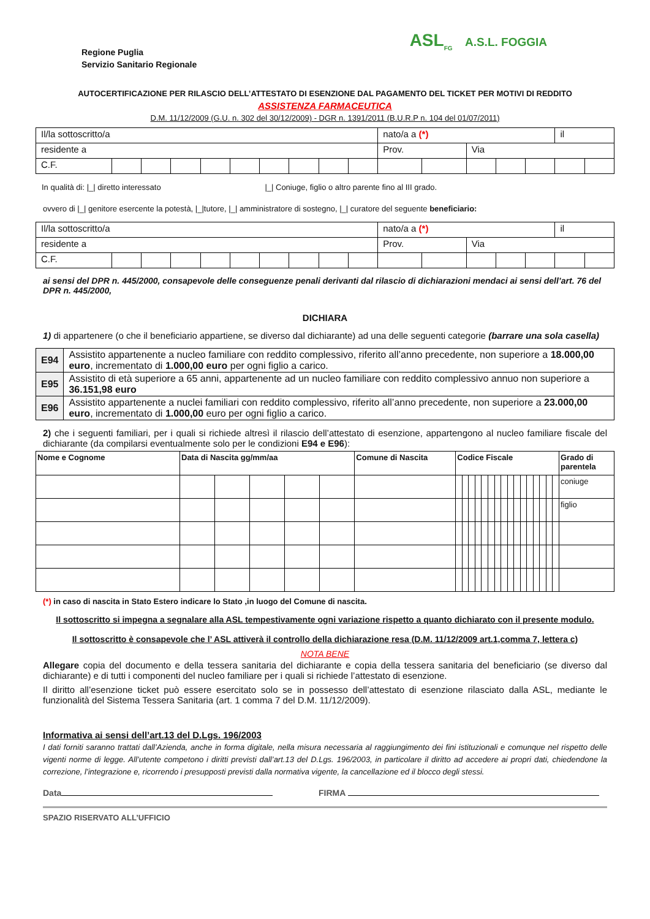Regione Puglia
Servizio Sanitario Regionale
ASL<sub>FG</sub> A.S.L. FOGGIA
AUTOCERTIFICAZIONE PER RILASCIO DELL’ATTESTATO DI ESENZIONE DAL PAGAMENTO DEL TICKET PER MOTIVI DI REDDITO
ASSISTENZA FARMACEUTICA
D.M. 11/12/2009 (G.U. n. 302 del 30/12/2009) - DGR n. 1391/2011 (B.U.R.P n. 104 del 01/07/2011)
| Il/la sottoscritto/a | | | | | | | | | | nato/a a (*) | | | | | il | |
| residente a | | | | | | | | | | Prov. | | Via | | | | |
| C.F. | | | | | | | | | | | | | | | | |
In qualità di: |_| diretto interessato |_| Coniuge, figlio o altro parente fino al III grado.
ovvero di |_| genitore esercente la potestà, |_|tutore, |_| amministratore di sostegno, |_| curatore del seguente beneficiario:
| Il/la sottoscritto/a | | | | | | | | | | nato/a a (*) | | | | | il | |
| residente a | | | | | | | | | | Prov. | | Via | | | | |
| C.F. | | | | | | | | | | | | | | | | |
ai sensi del DPR n. 445/2000, consapevole delle conseguenze penali derivanti dal rilascio di dichiarazioni mendaci ai sensi dell’art. 76 del DPR n. 445/2000,
DICHIARA
1) di appartenere (o che il beneficiario appartiene, se diverso dal dichiarante) ad una delle seguenti categorie (barrare una sola casella)
| E94 | Assistito appartenente a nucleo familiare con reddito complessivo, riferito all’anno precedente, non superiore a 18.000,00 euro , incrementato di 1.000,00 euro per ogni figlio a carico. |
| E95 | Assistito di età superiore a 65 anni, appartenente ad un nucleo familiare con reddito complessivo annuo non superiore a 36.151,98 euro |
| E96 | Assistito appartenente a nuclei familiari con reddito complessivo, riferito all’anno precedente, non superiore a 23.000,00 euro , incrementato di 1.000,00 euro per ogni figlio a carico. |
2) che i seguenti familiari, per i quali si richiede altresì il rilascio dell’attestato di esenzione, appartengono al nucleo familiare fiscale del dichiarante (da compilarsi eventualmente solo per le condizioni E94 e E96):
| Nome e Cognome | Data di Nascita gg/mm/aa | | | | | Comune di Nascita | Codice Fiscale | | | | | | | | | | | | | | | | Grado di parentela |
| --- | --- | --- | --- | --- | --- | --- | --- | --- | --- | --- | --- | --- | --- | --- | --- | --- | --- | --- | --- | --- | --- | --- | --- |
| | | | | | | | | | | | | | | | | | | | | | | | coniuge |
| | | | | | | | | | | | | | | | | | | | | | | | figlio |
(*) in caso di nascita in Stato Estero indicare lo Stato ,in luogo del Comune di nascita.
Il sottoscritto si impegna a segnalare alla ASL tempestivamente ogni variazione rispetto a quanto dichiarato con il presente modulo.
Il sottoscritto è consapevole che l’ ASL attiverà il controllo della dichiarazione resa (D.M. 11/12/2009 art.1,comma 7, lettera c)
NOTA BENE
Allegare copia del documento e della tessera sanitaria del dichiarante e copia della tessera sanitaria del beneficiario (se diverso dal dichiarante) e di tutti i componenti del nucleo familiare per i quali si richiede l’attestato di esenzione.
Il diritto all’esenzione ticket può essere esercitato solo se in possesso dell’attestato di esenzione rilasciato dalla ASL, mediante le funzionalità del Sistema Tessera Sanitaria (art. 1 comma 7 del D.M. 11/12/2009).
Informativa ai sensi dell’art.13 del D.Lgs. 196/2003
I dati forniti saranno trattati dall’Azienda, anche in forma digitale, nella misura necessaria al raggiungimento dei fini istituzionali e comunque nel rispetto delle vigenti norme di legge. All’utente competono i diritti previsti dall’art.13 del D.Lgs. 196/2003, in particolare il diritto ad accedere ai propri dati, chiedendone la correzione, l’integrazione e, ricorrendo i presupposti previsti dalla normativa vigente, la cancellazione ed il blocco degli stessi.
Data FIRMA
SPAZIO RISERVATO ALL’UFFICIO